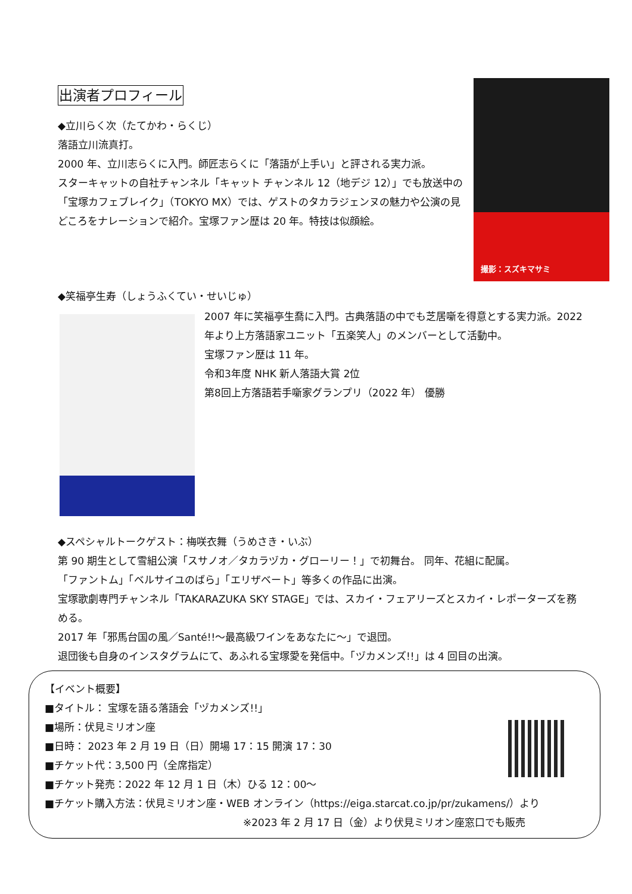出演者プロフィール
◆立川らく次（たてかわ・らくじ）
落語立川流真打。
2000 年、立川志らくに入門。師匠志らくに「落語が上手い」と評される実力派。
スターキャットの自社チャンネル「キャット チャンネル 12（地デジ 12）」でも放送中の「宝塚カフェブレイク」（TOKYO MX）では、ゲストのタカラジェンヌの魅力や公演の見どころをナレーションで紹介。宝塚ファン歴は 20 年。特技は似顔絵。
撮影：スズキマサミ
◆笑福亭生寿（しょうふくてい・せいじゅ）
2007 年に笑福亭生喬に入門。古典落語の中でも芝居噺を得意とする実力派。2022 年より上方落語家ユニット「五楽笑人」のメンバーとして活動中。
宝塚ファン歴は 11 年。
令和3年度 NHK 新人落語大賞 2位
第8回上方落語若手噺家グランプリ（2022 年） 優勝
◆スペシャルトークゲスト：梅咲衣舞（うめさき・いぶ）
第 90 期生として雪組公演「スサノオ／タカラヅカ・グローリー！」で初舞台。 同年、花組に配属。
「ファントム」「ベルサイユのばら」「エリザベート」等多くの作品に出演。
宝塚歌劇専門チャンネル「TAKARAZUKA SKY STAGE」では、スカイ・フェアリーズとスカイ・レポーターズを務める。
2017 年「邪馬台国の風／Santé!!～最高級ワインをあなたに～」で退団。
退団後も自身のインスタグラムにて、あふれる宝塚愛を発信中。「ヅカメンズ!!」は 4 回目の出演。
【イベント概要】
■タイトル： 宝塚を語る落語会「ヅカメンズ!!」
■場所：伏見ミリオン座
■日時： 2023 年 2 月 19 日（日）開場 17：15 開演 17：30
■チケット代：3,500 円（全席指定）
■チケット発売：2022 年 12 月 1 日（木）ひる 12：00～
■チケット購入方法：伏見ミリオン座・WEB オンライン（https://eiga.starcat.co.jp/pr/zukamens/）より
※2023 年 2 月 17 日（金）より伏見ミリオン座窓口でも販売